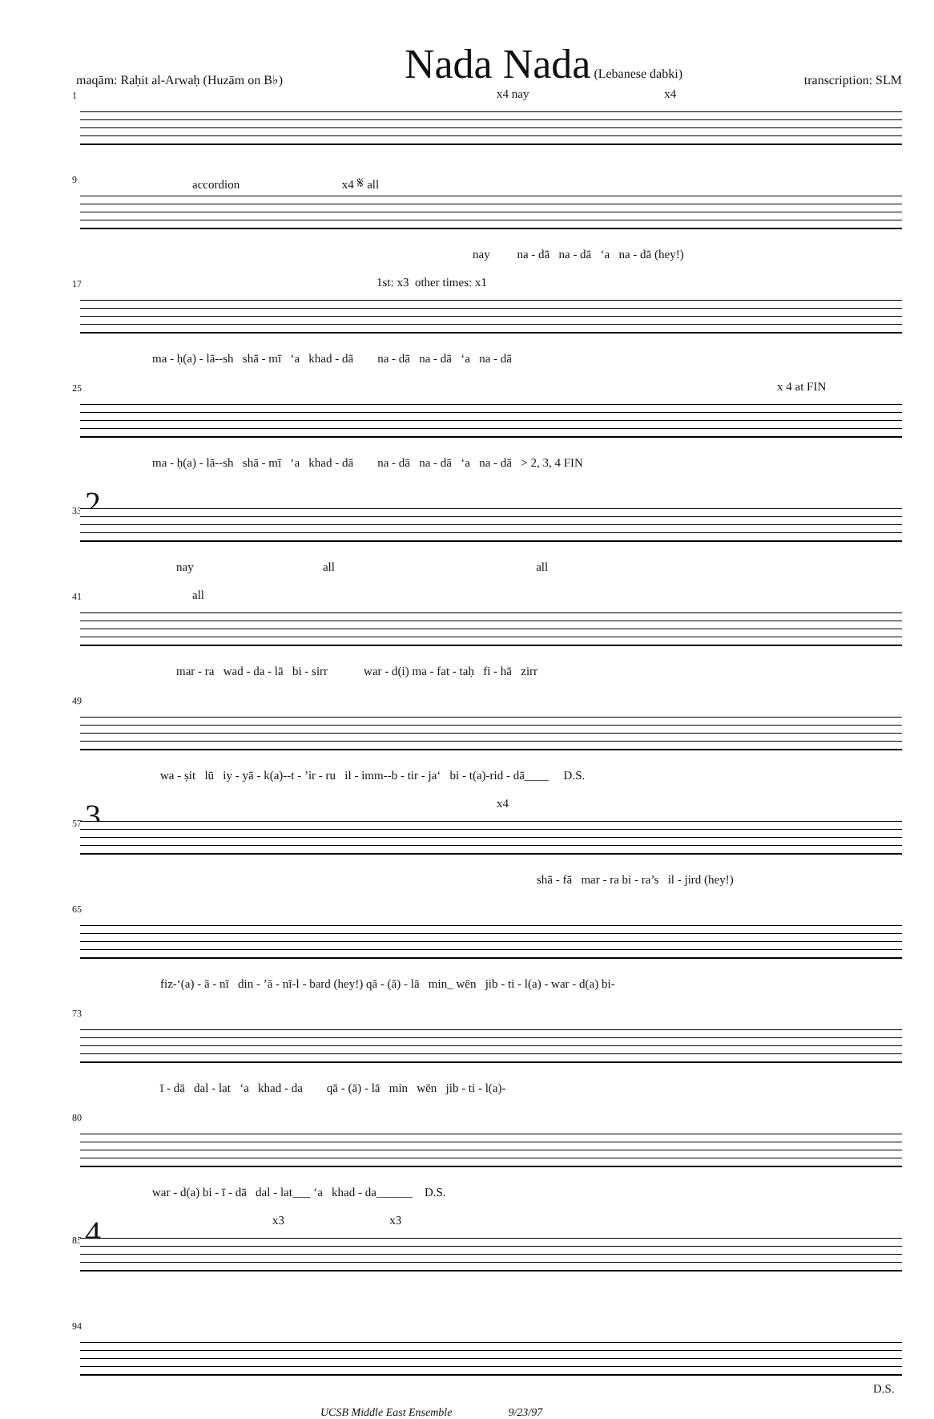maqām: Raḥit al-Arwaḥ (Huzām on B♭) Nada Nada (Lebanese dabki) transcription: SLM
1
x4 nay x4
9
accordion x4 𝄋 all
nay na - dā na - dā ‘a na - dā (hey!)
17
1st: x3 other times: x1
ma - ḥ(a) - lā--sh shā - mī ‘a khad - dā na - dā na - dā ‘a na - dā
25
x 4 at FIN
ma - ḥ(a) - lā--sh shā - mī ‘a khad - dā na - dā na - dā ‘a na - dā > 2, 3, 4 FIN
33 2
nay all all
41
all
mar - ra wad - da - lā bi - sirr war - d(i) ma - fat - taḥ fi - hā zirr
49
wa - ṣit lū iy - yā - k(a)--t - ’ir - ru il - imm--b - tir - ja‘ bi - t(a)-rid - dā____ D.S.
57 3
x4
shā - fā mar - ra bi - ra’s il - jird (hey!)
65
fiz-‘(a) - ā - nī din - ’ā - nī-l - bard (hey!) qā - (ā) - lā min_ wēn jib - ti - l(a) - war - d(a) bi-
73
ī - dā dal - lat ‘a khad - da qā - (ā) - lā min wēn jib - ti - l(a)-
80
war - d(a) bi - ī - dā dal - lat___ ‘a khad - da______ D.S.
85 4
x3 x3
94
D.S.
UCSB Middle East Ensemble 9/23/97